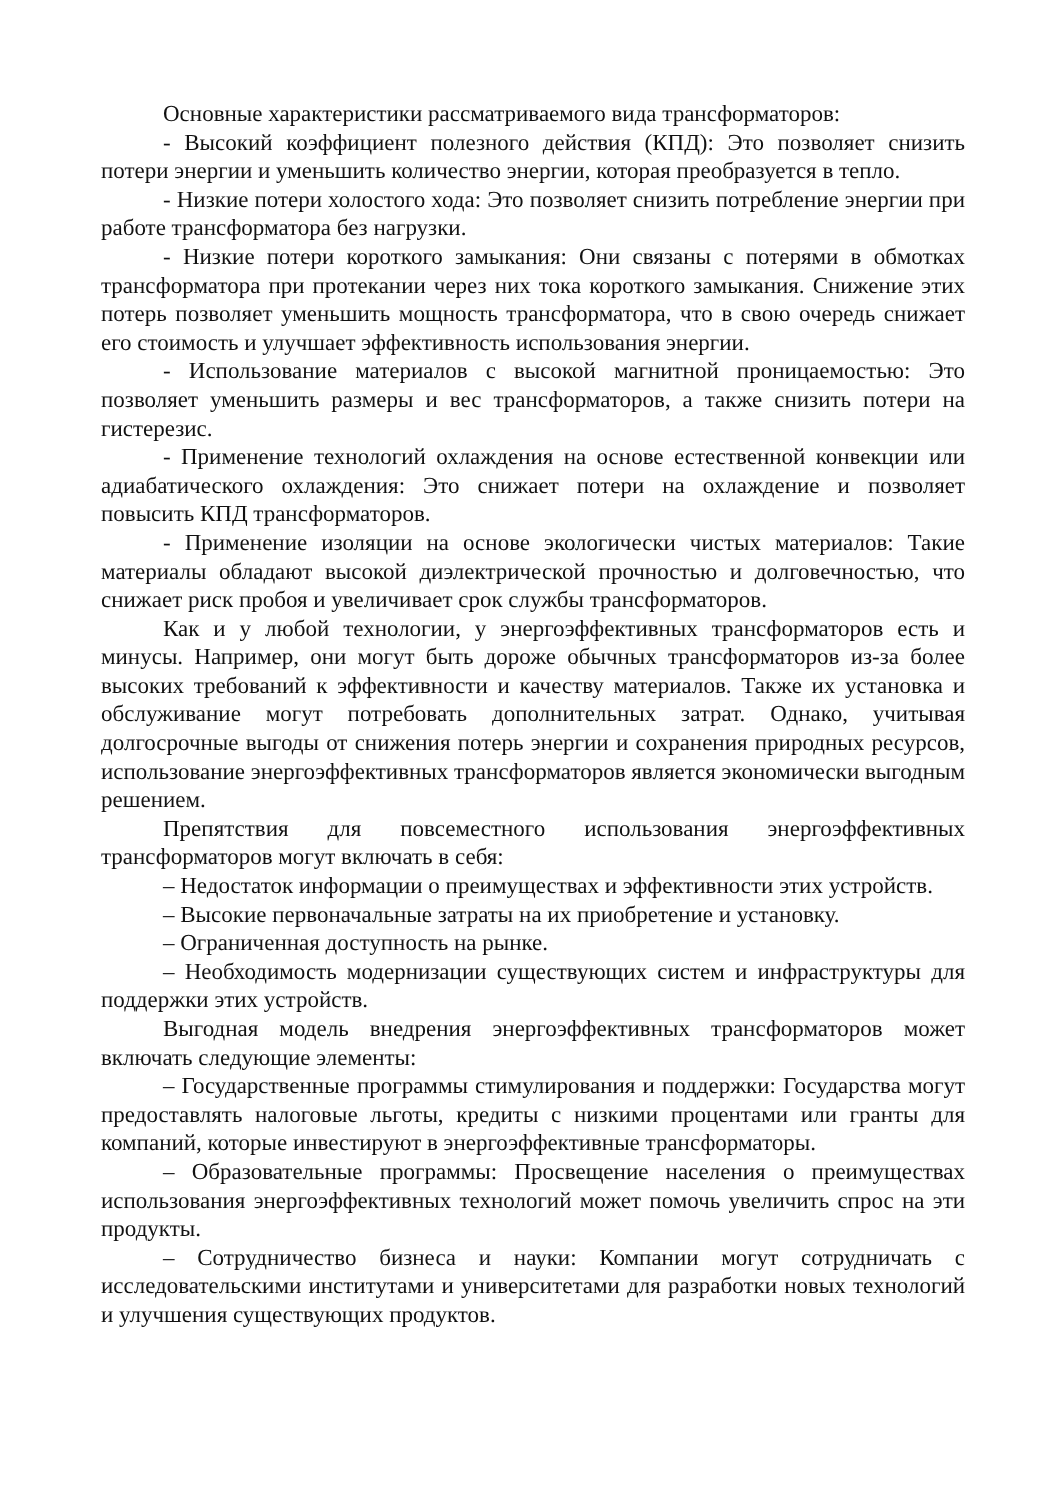Основные характеристики рассматриваемого вида трансформаторов:
- Высокий коэффициент полезного действия (КПД): Это позволяет снизить потери энергии и уменьшить количество энергии, которая преобразуется в тепло.
- Низкие потери холостого хода: Это позволяет снизить потребление энергии при работе трансформатора без нагрузки.
- Низкие потери короткого замыкания: Они связаны с потерями в обмотках трансформатора при протекании через них тока короткого замыкания. Снижение этих потерь позволяет уменьшить мощность трансформатора, что в свою очередь снижает его стоимость и улучшает эффективность использования энергии.
- Использование материалов с высокой магнитной проницаемостью: Это позволяет уменьшить размеры и вес трансформаторов, а также снизить потери на гистерезис.
- Применение технологий охлаждения на основе естественной конвекции или адиабатического охлаждения: Это снижает потери на охлаждение и позволяет повысить КПД трансформаторов.
- Применение изоляции на основе экологически чистых материалов: Такие материалы обладают высокой диэлектрической прочностью и долговечностью, что снижает риск пробоя и увеличивает срок службы трансформаторов.
Как и у любой технологии, у энергоэффективных трансформаторов есть и минусы. Например, они могут быть дороже обычных трансформаторов из-за более высоких требований к эффективности и качеству материалов. Также их установка и обслуживание могут потребовать дополнительных затрат. Однако, учитывая долгосрочные выгоды от снижения потерь энергии и сохранения природных ресурсов, использование энергоэффективных трансформаторов является экономически выгодным решением.
Препятствия для повсеместного использования энергоэффективных трансформаторов могут включать в себя:
– Недостаток информации о преимуществах и эффективности этих устройств.
– Высокие первоначальные затраты на их приобретение и установку.
– Ограниченная доступность на рынке.
– Необходимость модернизации существующих систем и инфраструктуры для поддержки этих устройств.
Выгодная модель внедрения энергоэффективных трансформаторов может включать следующие элементы:
– Государственные программы стимулирования и поддержки: Государства могут предоставлять налоговые льготы, кредиты с низкими процентами или гранты для компаний, которые инвестируют в энергоэффективные трансформаторы.
– Образовательные программы: Просвещение населения о преимуществах использования энергоэффективных технологий может помочь увеличить спрос на эти продукты.
– Сотрудничество бизнеса и науки: Компании могут сотрудничать с исследовательскими институтами и университетами для разработки новых технологий и улучшения существующих продуктов.